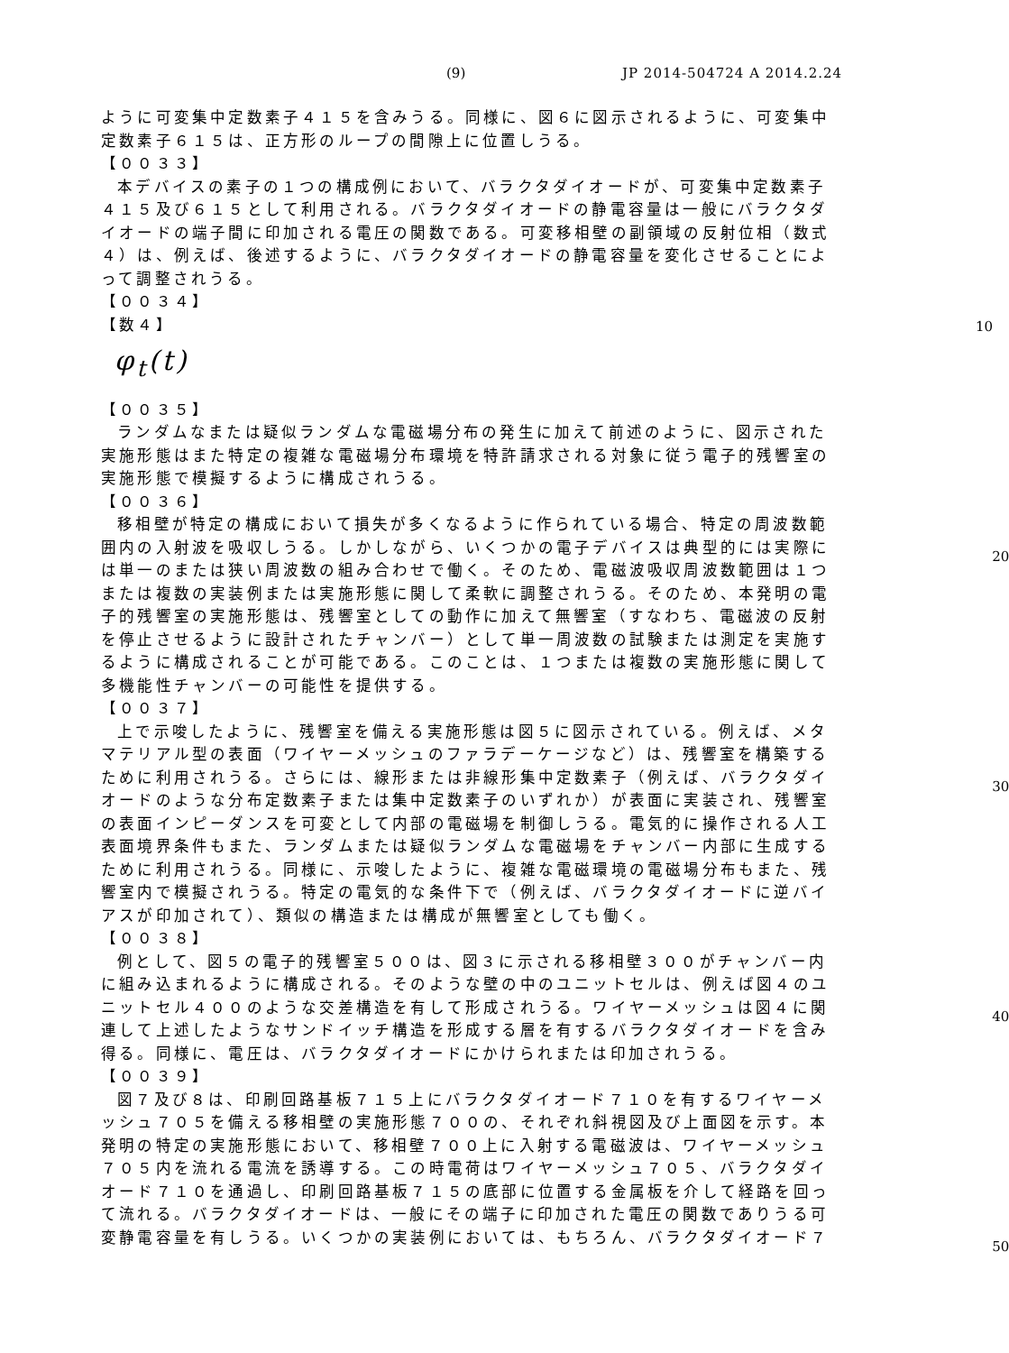(9) JP 2014-504724 A 2014.2.24
ように可変集中定数素子４１５を含みうる。同様に、図６に図示されるように、可変集中定数素子６１５は、正方形のループの間隙上に位置しうる。
【００３３】
本デバイスの素子の１つの構成例において、バラクタダイオードが、可変集中定数素子４１５及び６１５として利用される。バラクタダイオードの静電容量は一般にバラクタダイオードの端子間に印加される電圧の関数である。可変移相壁の副領域の反射位相（数式４）は、例えば、後述するように、バラクタダイオードの静電容量を変化させることによって調整されうる。
【００３４】
【数４】
10
φ<sub>t</sub>(t)
【００３５】
ランダムなまたは疑似ランダムな電磁場分布の発生に加えて前述のように、図示された実施形態はまた特定の複雑な電磁場分布環境を特許請求される対象に従う電子的残響室の実施形態で模擬するように構成されうる。
【００３６】
移相壁が特定の構成において損失が多くなるように作られている場合、特定の周波数範囲内の入射波を吸収しうる。しかしながら、いくつかの電子デバイスは典型的には実際には単一のまたは狭い周波数の組み合わせで働く。そのため、電磁波吸収周波数範囲は１つまたは複数の実装例または実施形態に関して柔軟に調整されうる。そのため、本発明の電子的残響室の実施形態は、残響室としての動作に加えて無響室（すなわち、電磁波の反射を停止させるように設計されたチャンバー）として単一周波数の試験または測定を実施するように構成されることが可能である。このことは、１つまたは複数の実施形態に関して多機能性チャンバーの可能性を提供する。
20
【００３７】
上で示唆したように、残響室を備える実施形態は図５に図示されている。例えば、メタマテリアル型の表面（ワイヤーメッシュのファラデーケージなど）は、残響室を構築するために利用されうる。さらには、線形または非線形集中定数素子（例えば、バラクタダイオードのような分布定数素子または集中定数素子のいずれか）が表面に実装され、残響室の表面インピーダンスを可変として内部の電磁場を制御しうる。電気的に操作される人工表面境界条件もまた、ランダムまたは疑似ランダムな電磁場をチャンバー内部に生成するために利用されうる。同様に、示唆したように、複雑な電磁環境の電磁場分布もまた、残響室内で模擬されうる。特定の電気的な条件下で（例えば、バラクタダイオードに逆バイアスが印加されて）、類似の構造または構成が無響室としても働く。
30
【００３８】
例として、図５の電子的残響室５００は、図３に示される移相壁３００がチャンバー内に組み込まれるように構成される。そのような壁の中のユニットセルは、例えば図４のユニットセル４００のような交差構造を有して形成されうる。ワイヤーメッシュは図４に関連して上述したようなサンドイッチ構造を形成する層を有するバラクタダイオードを含み得る。同様に、電圧は、バラクタダイオードにかけられまたは印加されうる。
40
【００３９】
図７及び８は、印刷回路基板７１５上にバラクタダイオード７１０を有するワイヤーメッシュ７０５を備える移相壁の実施形態７００の、それぞれ斜視図及び上面図を示す。本発明の特定の実施形態において、移相壁７００上に入射する電磁波は、ワイヤーメッシュ７０５内を流れる電流を誘導する。この時電荷はワイヤーメッシュ７０５、バラクタダイオード７１０を通過し、印刷回路基板７１５の底部に位置する金属板を介して経路を回って流れる。バラクタダイオードは、一般にその端子に印加された電圧の関数でありうる可変静電容量を有しうる。いくつかの実装例においては、もちろん、バラクタダイオード７
50